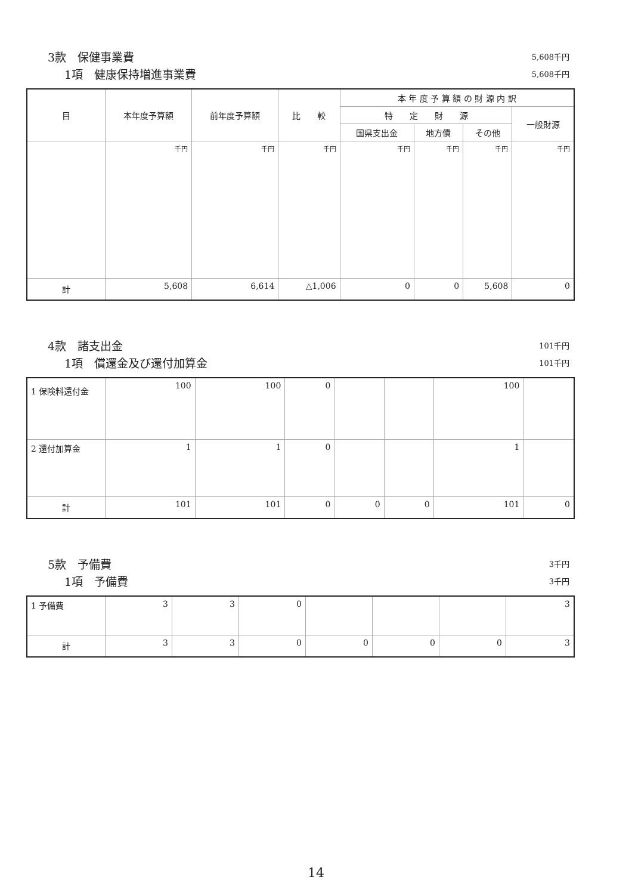3款　保健事業費 5,608千円
1項　健康保持増進事業費 5,608千円
| 目 | 本年度予算額 | 前年度予算額 | 比 較 | 本 年 度 予 算 額 の 財 源 内 訳 | | | |
| --- | --- | --- | --- | --- | --- | --- | --- |
| | | | | 特 定 財 源 | | | 一般財源 |
| | | | | 国県支出金 | 地方債 | その他 | |
| | 千円 | 千円 | 千円 | 千円 | 千円 | 千円 | 千円 |
| 計 | 5,608 | 6,614 | △1,006 | 0 | 0 | 5,608 | 0 |
4款　諸支出金 101千円
1項　償還金及び還付加算金 101千円
| 1 保険料還付金 | 100 | 100 | 0 | | | 100 | |
| 2 還付加算金 | 1 | 1 | 0 | | | 1 | |
| 計 | 101 | 101 | 0 | 0 | 0 | 101 | 0 |
5款　予備費 3千円
1項　予備費 3千円
| 1 予備費 | 3 | 3 | 0 | | | | 3 |
| 計 | 3 | 3 | 0 | 0 | 0 | 0 | 3 |
14